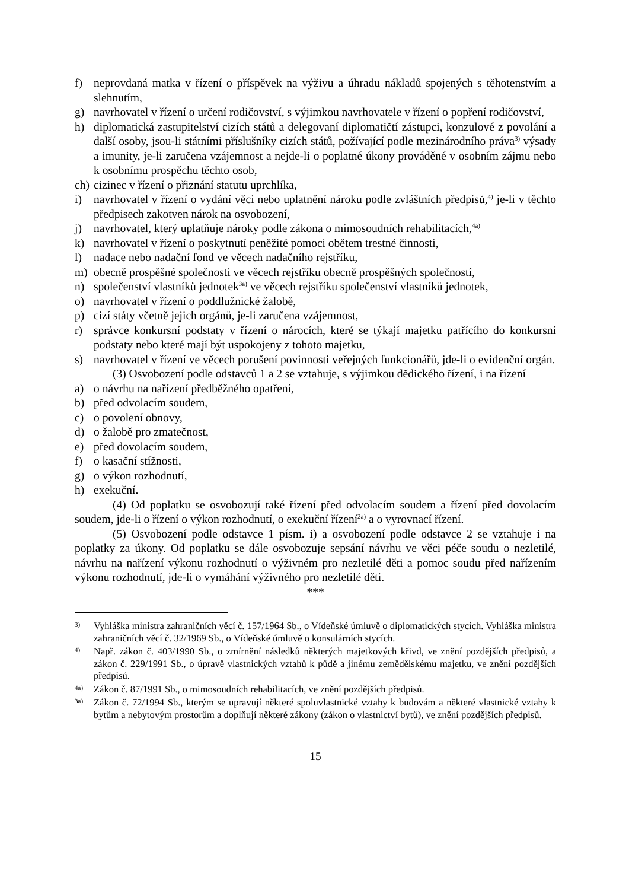f) neprovdaná matka v řízení o příspěvek na výživu a úhradu nákladů spojených s těhotenstvím a slehnutím,
g) navrhovatel v řízení o určení rodičovství, s výjimkou navrhovatele v řízení o popření rodičovství,
h) diplomatická zastupitelství cizích států a delegovaní diplomatičtí zástupci, konzulové z povolání a další osoby, jsou-li státními příslušníky cizích států, požívající podle mezinárodního práva<sup>3)</sup> výsady a imunity, je-li zaručena vzájemnost a nejde-li o poplatné úkony prováděné v osobním zájmu nebo k osobnímu prospěchu těchto osob,
ch) cizinec v řízení o přiznání statutu uprchlíka,
i) navrhovatel v řízení o vydání věci nebo uplatnění nároku podle zvláštních předpisů,<sup>4)</sup> je-li v těchto předpisech zakotven nárok na osvobození,
j) navrhovatel, který uplatňuje nároky podle zákona o mimosoudních rehabilitacích,<sup>4a)</sup>
k) navrhovatel v řízení o poskytnutí peněžité pomoci obětem trestné činnosti,
l) nadace nebo nadační fond ve věcech nadačního rejstříku,
m) obecně prospěšné společnosti ve věcech rejstříku obecně prospěšných společností,
n) společenství vlastníků jednotek<sup>3a)</sup> ve věcech rejstříku společenství vlastníků jednotek,
o) navrhovatel v řízení o poddlužnické žalobě,
p) cizí státy včetně jejich orgánů, je-li zaručena vzájemnost,
r) správce konkursní podstaty v řízení o nárocích, které se týkají majetku patřícího do konkursní podstaty nebo které mají být uspokojeny z tohoto majetku,
s) navrhovatel v řízení ve věcech porušení povinnosti veřejných funkcionářů, jde-li o evidenční orgán.
(3) Osvobození podle odstavců 1 a 2 se vztahuje, s výjimkou dědického řízení, i na řízení
a) o návrhu na nařízení předběžného opatření,
b) před odvolacím soudem,
c) o povolení obnovy,
d) o žalobě pro zmatečnost,
e) před dovolacím soudem,
f) o kasační stížnosti,
g) o výkon rozhodnutí,
h) exekuční.
(4) Od poplatku se osvobozují také řízení před odvolacím soudem a řízení před dovolacím soudem, jde-li o řízení o výkon rozhodnutí, o exekuční řízení<sup>2a)</sup> a o vyrovnací řízení.
(5) Osvobození podle odstavce 1 písm. i) a osvobození podle odstavce 2 se vztahuje i na poplatky za úkony. Od poplatku se dále osvobozuje sepsání návrhu ve věci péče soudu o nezletilé, návrhu na nařízení výkonu rozhodnutí o výživném pro nezletilé děti a pomoc soudu před nařízením výkonu rozhodnutí, jde-li o vymáhání výživného pro nezletilé děti.
***
3) Vyhláška ministra zahraničních věcí č. 157/1964 Sb., o Vídeňské úmluvě o diplomatických stycích. Vyhláška ministra zahraničních věcí č. 32/1969 Sb., o Vídeňské úmluvě o konsulárních stycích.
4) Např. zákon č. 403/1990 Sb., o zmírnění následků některých majetkových křivd, ve znění pozdějších předpisů, a zákon č. 229/1991 Sb., o úpravě vlastnických vztahů k půdě a jinému zemědělskému majetku, ve znění pozdějších předpisů.
4a) Zákon č. 87/1991 Sb., o mimosoudních rehabilitacích, ve znění pozdějších předpisů.
3a) Zákon č. 72/1994 Sb., kterým se upravují některé spoluvlastnické vztahy k budovám a některé vlastnické vztahy k bytům a nebytovým prostorům a doplňují některé zákony (zákon o vlastnictví bytů), ve znění pozdějších předpisů.
15